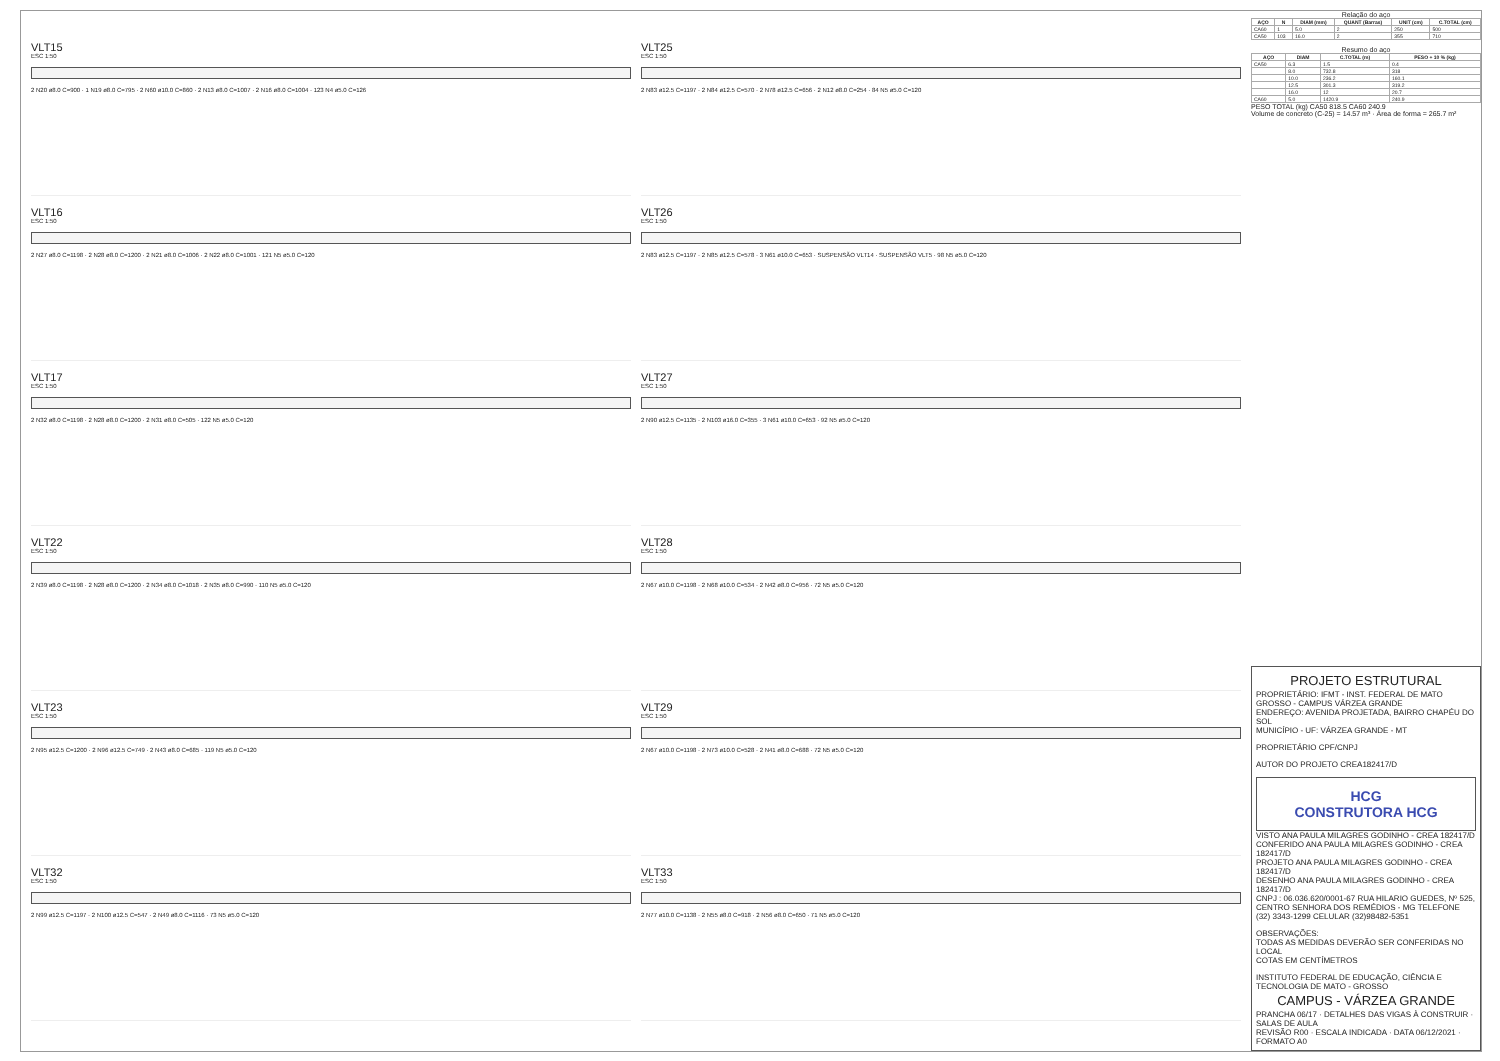VLT15
ESC 1:50
2 N20 ø8.0 C=900 · 1 N19 ø8.0 C=795 · 2 N60 ø10.0 C=860 · 2 N13 ø8.0 C=1007 · 2 N16 ø8.0 C=1004 · 123 N4 ø5.0 C=126
VLT25
ESC 1:50
2 N83 ø12.5 C=1197 · 2 N84 ø12.5 C=570 · 2 N78 ø12.5 C=656 · 2 N12 ø8.0 C=254 · 84 N5 ø5.0 C=120
VLT16
ESC 1:50
2 N27 ø8.0 C=1198 · 2 N28 ø8.0 C=1200 · 2 N21 ø8.0 C=1006 · 2 N22 ø8.0 C=1001 · 121 N5 ø5.0 C=120
VLT26
ESC 1:50
2 N83 ø12.5 C=1197 · 2 N85 ø12.5 C=578 · 3 N61 ø10.0 C=653 · SUSPENSÃO VLT14 · SUSPENSÃO VLT5 · 98 N5 ø5.0 C=120
VLT17
ESC 1:50
2 N32 ø8.0 C=1198 · 2 N28 ø8.0 C=1200 · 2 N31 ø8.0 C=505 · 122 N5 ø5.0 C=120
VLT27
ESC 1:50
2 N90 ø12.5 C=1135 · 2 N103 ø16.0 C=355 · 3 N61 ø10.0 C=653 · 92 N5 ø5.0 C=120
VLT22
ESC 1:50
2 N39 ø8.0 C=1198 · 2 N28 ø8.0 C=1200 · 2 N34 ø8.0 C=1018 · 2 N35 ø8.0 C=990 · 110 N5 ø5.0 C=120
VLT28
ESC 1:50
2 N67 ø10.0 C=1198 · 2 N68 ø10.0 C=534 · 2 N42 ø8.0 C=956 · 72 N5 ø5.0 C=120
VLT23
ESC 1:50
2 N95 ø12.5 C=1200 · 2 N96 ø12.5 C=749 · 2 N43 ø8.0 C=685 · 119 N5 ø5.0 C=120
VLT29
ESC 1:50
2 N67 ø10.0 C=1198 · 2 N73 ø10.0 C=528 · 2 N41 ø8.0 C=688 · 72 N5 ø5.0 C=120
VLT32
ESC 1:50
2 N99 ø12.5 C=1197 · 2 N100 ø12.5 C=547 · 2 N49 ø8.0 C=1116 · 73 N5 ø5.0 C=120
VLT33
ESC 1:50
2 N77 ø10.0 C=1138 · 2 N55 ø8.0 C=918 · 2 N56 ø8.0 C=650 · 71 N5 ø5.0 C=120
Relação do aço
| AÇO | N | DIAM (mm) | QUANT (Barras) | UNIT (cm) | C.TOTAL (cm) |
| --- | --- | --- | --- | --- | --- |
| CA60 | 1 | 5.0 | 2 | 250 | 500 |
| CA50 | 103 | 16.0 | 2 | 355 | 710 |
Resumo do aço
| AÇO | DIAM | C.TOTAL (m) | PESO + 10 % (kg) |
| --- | --- | --- | --- |
| CA50 | 6.3 | 1.5 | 0.4 |
| | 8.0 | 732.8 | 318 |
| | 10.0 | 236.2 | 160.1 |
| | 12.5 | 301.3 | 319.2 |
| | 16.0 | 12 | 20.7 |
| CA60 | 5.0 | 1420.9 | 240.9 |
PESO TOTAL (kg) CA50 818.5 CA60 240.9
Volume de concreto (C-25) = 14.57 m³ · Área de forma = 265.7 m²
PROJETO ESTRUTURAL
PROPRIETÁRIO: IFMT - INST. FEDERAL DE MATO GROSSO - CAMPUS VÁRZEA GRANDE
ENDEREÇO: AVENIDA PROJETADA, BAIRRO CHAPÉU DO SOL
MUNICÍPIO - UF: VÁRZEA GRANDE - MT
PROPRIETÁRIO CPF/CNPJ
AUTOR DO PROJETO CREA182417/D
HCG
CONSTRUTORA HCG
VISTO ANA PAULA MILAGRES GODINHO - CREA 182417/D
CONFERIDO ANA PAULA MILAGRES GODINHO - CREA 182417/D
PROJETO ANA PAULA MILAGRES GODINHO - CREA 182417/D
DESENHO ANA PAULA MILAGRES GODINHO - CREA 182417/D
CNPJ : 06.036.620/0001-67 RUA HILARIO GUEDES, Nº 525, CENTRO SENHORA DOS REMÉDIOS - MG TELEFONE (32) 3343-1299 CELULAR (32)98482-5351
OBSERVAÇÕES:
TODAS AS MEDIDAS DEVERÃO SER CONFERIDAS NO LOCAL
COTAS EM CENTÍMETROS
INSTITUTO FEDERAL DE EDUCAÇÃO, CIÊNCIA E TECNOLOGIA DE MATO - GROSSO
CAMPUS - VÁRZEA GRANDE
PRANCHA 06/17 · DETALHES DAS VIGAS À CONSTRUIR · SALAS DE AULA
REVISÃO R00 · ESCALA INDICADA · DATA 06/12/2021 · FORMATO A0